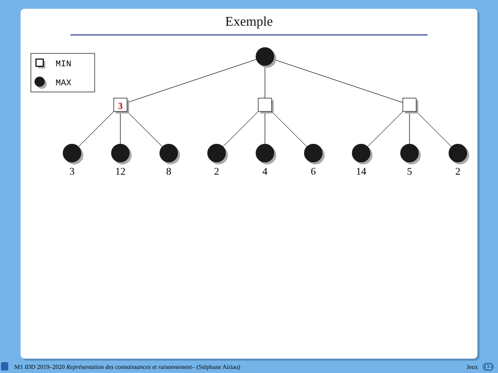Exemple
3
3
12
8
2
4
6
14
5
2
MIN
MAX
M1 IDD 2019–2020 Représentation des connaissances et raisonnement– (Stéphane Airiau) Jeux 12